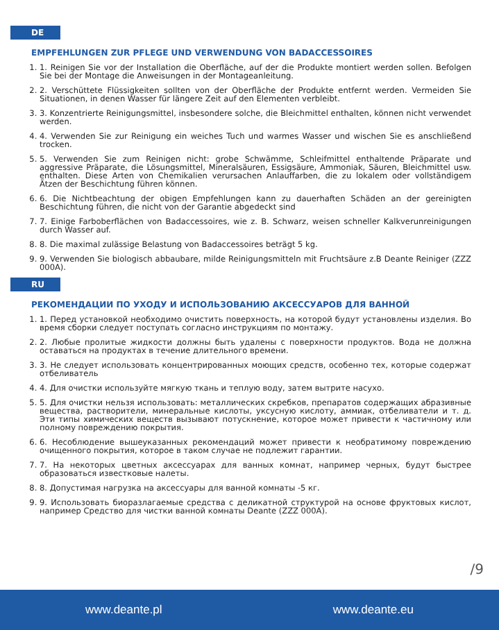DE
EMPFEHLUNGEN ZUR PFLEGE UND VERWENDUNG VON BADACCESSOIRES
1. 1. Reinigen Sie vor der Installation die Oberfläche, auf der die Produkte montiert werden sollen. Befolgen Sie bei der Montage die Anweisungen in der Montageanleitung.
2. 2. Verschüttete Flüssigkeiten sollten von der Oberfläche der Produkte entfernt werden. Vermeiden Sie Situationen, in denen Wasser für längere Zeit auf den Elementen verbleibt.
3. 3. Konzentrierte Reinigungsmittel, insbesondere solche, die Bleichmittel enthalten, können nicht verwendet werden.
4. 4. Verwenden Sie zur Reinigung ein weiches Tuch und warmes Wasser und wischen Sie es anschließend trocken.
5. 5. Verwenden Sie zum Reinigen nicht: grobe Schwämme, Schleifmittel enthaltende Präparate und aggressive Präparate, die Lösungsmittel, Mineralsäuren, Essigsäure, Ammoniak, Säuren, Bleichmittel usw. enthalten. Diese Arten von Chemikalien verursachen Anlauffarben, die zu lokalem oder vollständigem Ätzen der Beschichtung führen können.
6. 6. Die Nichtbeachtung der obigen Empfehlungen kann zu dauerhaften Schäden an der gereinigten Beschichtung führen, die nicht von der Garantie abgedeckt sind
7. 7. Einige Farboberflächen von Badaccessoires, wie z. B. Schwarz, weisen schneller Kalkverunreinigungen durch Wasser auf.
8. 8. Die maximal zulässige Belastung von Badaccessoires beträgt 5 kg.
9. 9. Verwenden Sie biologisch abbaubare, milde Reinigungsmitteln mit Fruchtsäure z.B Deante Reiniger (ZZZ 000A).
RU
РЕКОМЕНДАЦИИ ПО УХОДУ И ИСПОЛЬЗОВАНИЮ АКСЕССУАРОВ ДЛЯ ВАННОЙ
1. 1. Перед установкой необходимо очистить поверхность, на которой будут установлены изделия. Во время сборки следует поступать согласно инструкциям по монтажу.
2. 2. Любые пролитые жидкости должны быть удалены с поверхности продуктов. Вода не должна оставаться на продуктах в течение длительного времени.
3. 3. Не следует использовать концентрированных моющих средств, особенно тех, которые содержат отбеливатель
4. 4. Для очистки используйте мягкую ткань и теплую воду, затем вытрите насухо.
5. 5. Для очистки нельзя использовать: металлических скребков, препаратов содержащих абразивные вещества, растворители, минеральные кислоты, уксусную кислоту, аммиак, отбеливатели и т. д. Эти типы химических веществ вызывают потускнение, которое может привести к частичному или полному повреждению покрытия.
6. 6. Несоблюдение вышеуказанных рекомендаций может привести к необратимому повреждению очищенного покрытия, которое в таком случае не подлежит гарантии.
7. 7. На некоторых цветных аксессуарах для ванных комнат, например черных, будут быстрее образоваться известковые налеты.
8. 8. Допустимая нагрузка на аксессуары для ванной комнаты -5 кг.
9. 9. Использовать биоразлагаемые средства с деликатной структурой на основе фруктовых кислот, например Средство для чистки ванной комнаты Deante (ZZZ 000A).
/9
www.deante.pl www.deante.eu